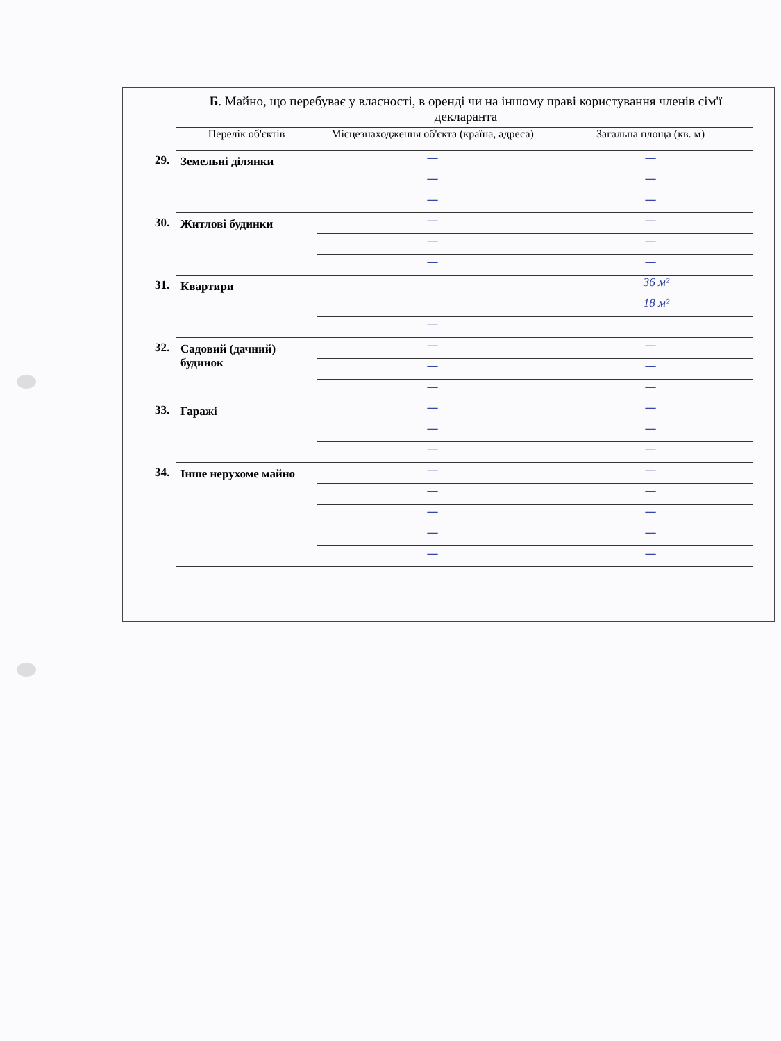Б. Майно, що перебуває у власності, в оренді чи на іншому праві користування членів сім'ї декларанта
| | Перелік об'єктів | Місцезнаходження об'єкта (країна, адреса) | Загальна площа (кв. м) |
| --- | --- | --- | --- |
| 29. | Земельні ділянки | — | — |
| | | — | — |
| | | — | — |
| 30. | Житлові будинки | — | — |
| | | — | — |
| | | — | — |
| 31. | Квартири | | 36 м² |
| | | | 18 м² |
| | | — | |
| 32. | Садовий (дачний) будинок | — | — |
| | | — | — |
| | | — | — |
| 33. | Гаражі | — | — |
| | | — | — |
| | | — | — |
| 34. | Інше нерухоме майно | — | — |
| | | — | — |
| | | — | — |
| | | — | — |
| | | — | — |